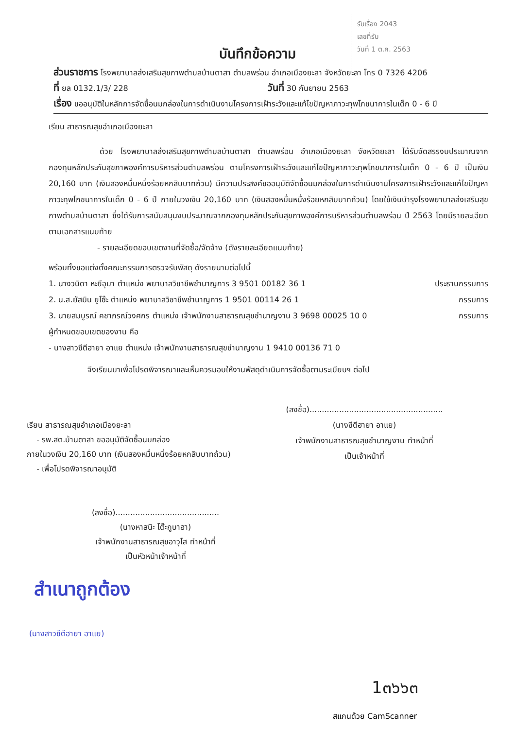รับเรื่อง 2043
เลขที่รับ
วันที่ 1 ต.ค. 2563
บันทึกข้อความ
ส่วนราชการ โรงพยาบาลส่งเสริมสุขภาพตำบลบ้านตาสา ตำบลพร่อน อำเภอเมืองยะลา จังหวัดยะลา โทร 0 7326 4206
ที่ ยล 0132.1/3/ 228 วันที่ 30 กันยายน 2563
เรื่อง ขออนุมัติในหลักการจัดซื้อนมกล่องในการดำเนินงานโครงการเฝ้าระวังและแก้ไขปัญหาภาวะทุพโภชนาการในเด็ก 0 - 6 ปี
เรียน สาธารณสุขอำเภอเมืองยะลา
ด้วย โรงพยาบาลส่งเสริมสุขภาพตำบลบ้านตาสา ตำบลพร่อน อำเภอเมืองยะลา จังหวัดยะลา ได้รับจัดสรรงบประมาณจากกองทุนหลักประกันสุขภาพองค์การบริหารส่วนตำบลพร่อน ตามโครงการเฝ้าระวังและแก้ไขปัญหาภาวะทุพโภชนาการในเด็ก 0 - 6 ปี เป็นเงิน 20,160 บาท (เงินสองหมื่นหนึ่งร้อยหกสิบบาทถ้วน) มีความประสงค์ขออนุมัติจัดซื้อนมกล่องในการดำเนินงานโครงการเฝ้าระวังและแก้ไขปัญหาภาวะทุพโภชนาการในเด็ก 0 - 6 ปี ภายในวงเงิน 20,160 บาท (เงินสองหมื่นหนึ่งร้อยหกสิบบาทถ้วน) โดยใช้เงินบำรุงโรงพยาบาลส่งเสริมสุขภาพตำบลบ้านตาสา ซึ่งได้รับการสนับสนุนงบประมาณจากกองทุนหลักประกันสุขภาพองค์การบริหารส่วนตำบลพร่อน ปี 2563 โดยมีรายละเอียดตามเอกสารแนบท้าย
- รายละเอียดขอบเขตงานที่จัดซื้อ/จัดจ้าง (ดังรายละเอียดแนบท้าย)
พร้อมทั้งขอแต่งตั้งคณะกรรมการตรวจรับพัสดุ ดังรายนามต่อไปนี้
1. นางวนิดา หะยีอุมา ตำแหน่ง พยาบาลวิชาชีพชำนาญการ 3 9501 00182 36 1 ประธานกรรมการ
2. น.ส.ยัสมิน ยูโซ๊ะ ตำแหน่ง พยาบาลวิชาชีพชำนาญการ 1 9501 00114 26 1 กรรมการ
3. นายสมบูรณ์ คชาภรณ์วงศกร ตำแหน่ง เจ้าพนักงานสาธารณสุขชำนาญงาน 3 9698 00025 10 0 กรรมการ
ผู้กำหนดขอบเขตของงาน คือ
- นางสาวซีตีฮายา อาแย ตำแหน่ง เจ้าพนักงานสาธารณสุขชำนาญงาน 1 9410 00136 71 0
จึงเรียนมาเพื่อโปรดพิจารณาและเห็นควรมอบให้งานพัสดุดำเนินการจัดซื้อตามระเบียบฯ ต่อไป
(ลงชื่อ)......................................................
(นางซีตีฮายา อาแย)
เจ้าพนักงานสาธารณสุขชำนาญงาน ทำหน้าที่
เป็นเจ้าหน้าที่
เรียน สาธารณสุขอำเภอเมืองยะลา
- รพ.สต.บ้านตาสา ขออนุมัติจัดซื้อนมกล่อง
ภายในวงเงิน 20,160 บาท (เงินสองหมื่นหนึ่งร้อยหกสิบบาทถ้วน)
- เพื่อโปรดพิจารณาอนุมัติ
(ลงชื่อ)..........................................
(นางหาสนิะ โต๊ะกูบาฮา)
เจ้าพนักงานสาธารณสุขอาวุโส ทำหน้าที่
เป็นหัวหน้าเจ้าหน้าที่
สำเนาถูกต้อง
(นางสาวซีตีฮายา อาแย)
1๓๖๖๓
สแกนด้วย CamScanner